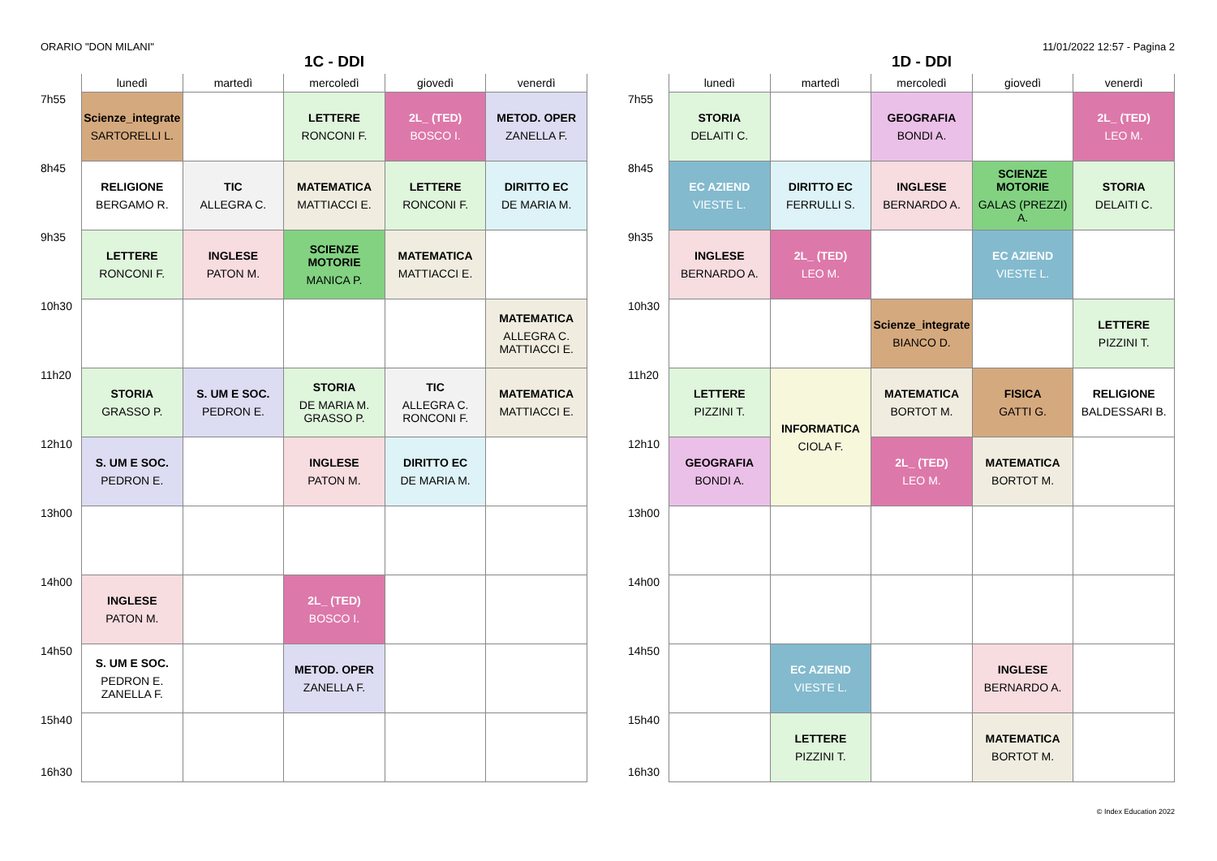ORARIO "DON MILANI" 11/01/2022 12:57 - Pagina 2
1C - DDI
| | lunedì | martedì | mercoledì | giovedì | venerdì |
| --- | --- | --- | --- | --- | --- |
| 7h55 | Scienze_integrate SARTORELLI L. | | LETTERE RONCONI F. | 2L_ (TED) BOSCO I. | METOD. OPER ZANELLA F. |
| 8h45 | RELIGIONE BERGAMO R. | TIC ALLEGRA C. | MATEMATICA MATTIACCI E. | LETTERE RONCONI F. | DIRITTO EC DE MARIA M. |
| 9h35 | LETTERE RONCONI F. | INGLESE PATON M. | SCIENZE MOTORIE MANICA P. | MATEMATICA MATTIACCI E. | |
| 10h30 | | | | | MATEMATICA ALLEGRA C. MATTIACCI E. |
| 11h20 | STORIA GRASSO P. | S. UM E SOC. PEDRON E. | STORIA DE MARIA M. GRASSO P. | TIC ALLEGRA C. RONCONI F. | MATEMATICA MATTIACCI E. |
| 12h10 | S. UM E SOC. PEDRON E. | | INGLESE PATON M. | DIRITTO EC DE MARIA M. | |
| 13h00 | | | | | |
| 14h00 | INGLESE PATON M. | | 2L_ (TED) BOSCO I. | | |
| 14h50 | S. UM E SOC. PEDRON E. ZANELLA F. | | METOD. OPER ZANELLA F. | | |
| 15h40 16h30 | | | | | |
1D - DDI
| | lunedì | martedì | mercoledì | giovedì | venerdì |
| --- | --- | --- | --- | --- | --- |
| 7h55 | STORIA DELAITI C. | | GEOGRAFIA BONDI A. | | 2L_ (TED) LEO M. |
| 8h45 | EC AZIEND VIESTE L. | DIRITTO EC FERRULLI S. | INGLESE BERNARDO A. | SCIENZE MOTORIE GALAS (PREZZI) A. | STORIA DELAITI C. |
| 9h35 | INGLESE BERNARDO A. | 2L_ (TED) LEO M. | | EC AZIEND VIESTE L. | |
| 10h30 | | | Scienze_integrate BIANCO D. | | LETTERE PIZZINI T. |
| 11h20 | LETTERE PIZZINI T. | INFORMATICA CIOLA F. | MATEMATICA BORTOT M. | FISICA GATTI G. | RELIGIONE BALDESSARI B. |
| 12h10 | GEOGRAFIA BONDI A. | | 2L_ (TED) LEO M. | MATEMATICA BORTOT M. | |
| 13h00 | | | | | |
| 14h00 | | | | | |
| 14h50 | | EC AZIEND VIESTE L. | | INGLESE BERNARDO A. | |
| 15h40 16h30 | | LETTERE PIZZINI T. | | MATEMATICA BORTOT M. | |
© Index Education 2022